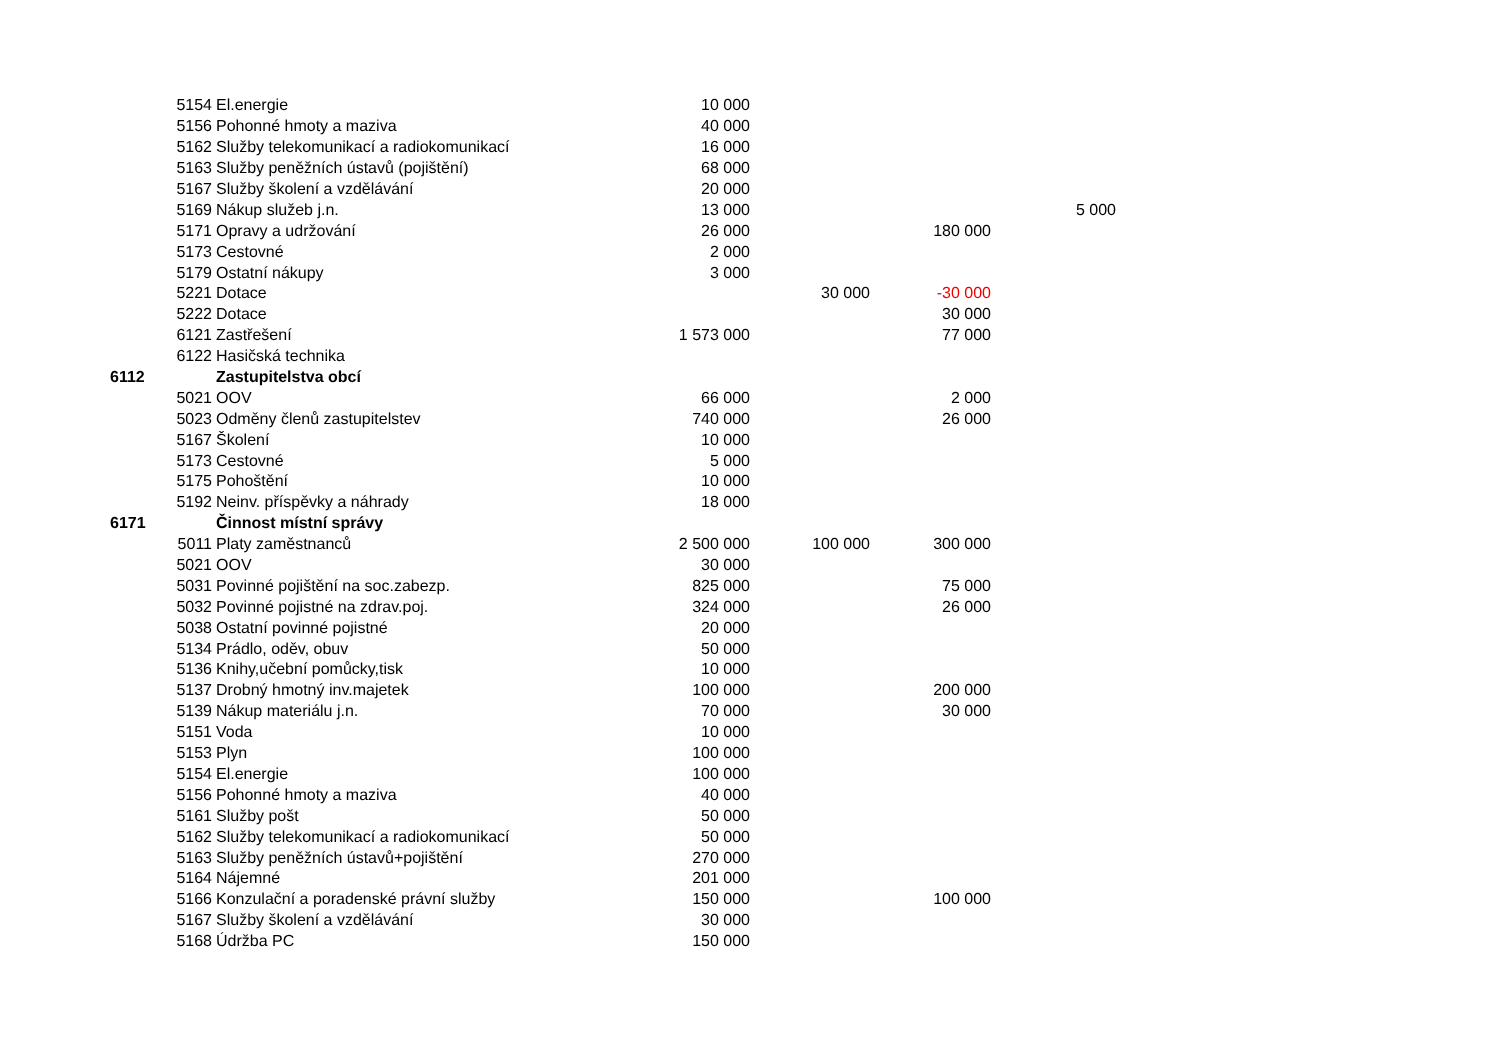| | 5154 | El.energie | 10 000 | | | |
| | 5156 | Pohonné hmoty a maziva | 40 000 | | | |
| | 5162 | Služby telekomunikací a radiokomunikací | 16 000 | | | |
| | 5163 | Služby peněžních ústavů (pojištění) | 68 000 | | | |
| | 5167 | Služby školení a vzdělávání | 20 000 | | | |
| | 5169 | Nákup služeb j.n. | 13 000 | | | 5 000 |
| | 5171 | Opravy a udržování | 26 000 | | 180 000 | |
| | 5173 | Cestovné | 2 000 | | | |
| | 5179 | Ostatní nákupy | 3 000 | | | |
| | 5221 | Dotace | | 30 000 | -30 000 | |
| | 5222 | Dotace | | | 30 000 | |
| | 6121 | Zastřešení | 1 573 000 | | 77 000 | |
| | 6122 | Hasičská technika | | | | |
| 6112 | | Zastupitelstva obcí | | | | |
| | 5021 | OOV | 66 000 | | 2 000 | |
| | 5023 | Odměny členů zastupitelstev | 740 000 | | 26 000 | |
| | 5167 | Školení | 10 000 | | | |
| | 5173 | Cestovné | 5 000 | | | |
| | 5175 | Pohoštění | 10 000 | | | |
| | 5192 | Neinv. příspěvky a náhrady | 18 000 | | | |
| 6171 | | Činnost místní správy | | | | |
| | 5011 | Platy zaměstnanců | 2 500 000 | 100 000 | 300 000 | |
| | 5021 | OOV | 30 000 | | | |
| | 5031 | Povinné pojištění na soc.zabezp. | 825 000 | | 75 000 | |
| | 5032 | Povinné pojistné na zdrav.poj. | 324 000 | | 26 000 | |
| | 5038 | Ostatní povinné pojistné | 20 000 | | | |
| | 5134 | Prádlo, oděv, obuv | 50 000 | | | |
| | 5136 | Knihy,učební pomůcky,tisk | 10 000 | | | |
| | 5137 | Drobný hmotný inv.majetek | 100 000 | | 200 000 | |
| | 5139 | Nákup materiálu j.n. | 70 000 | | 30 000 | |
| | 5151 | Voda | 10 000 | | | |
| | 5153 | Plyn | 100 000 | | | |
| | 5154 | El.energie | 100 000 | | | |
| | 5156 | Pohonné hmoty a maziva | 40 000 | | | |
| | 5161 | Služby pošt | 50 000 | | | |
| | 5162 | Služby telekomunikací a radiokomunikací | 50 000 | | | |
| | 5163 | Služby peněžních ústavů+pojištění | 270 000 | | | |
| | 5164 | Nájemné | 201 000 | | | |
| | 5166 | Konzulační a poradenské právní služby | 150 000 | | 100 000 | |
| | 5167 | Služby školení a vzdělávání | 30 000 | | | |
| | 5168 | Údržba PC | 150 000 | | | |